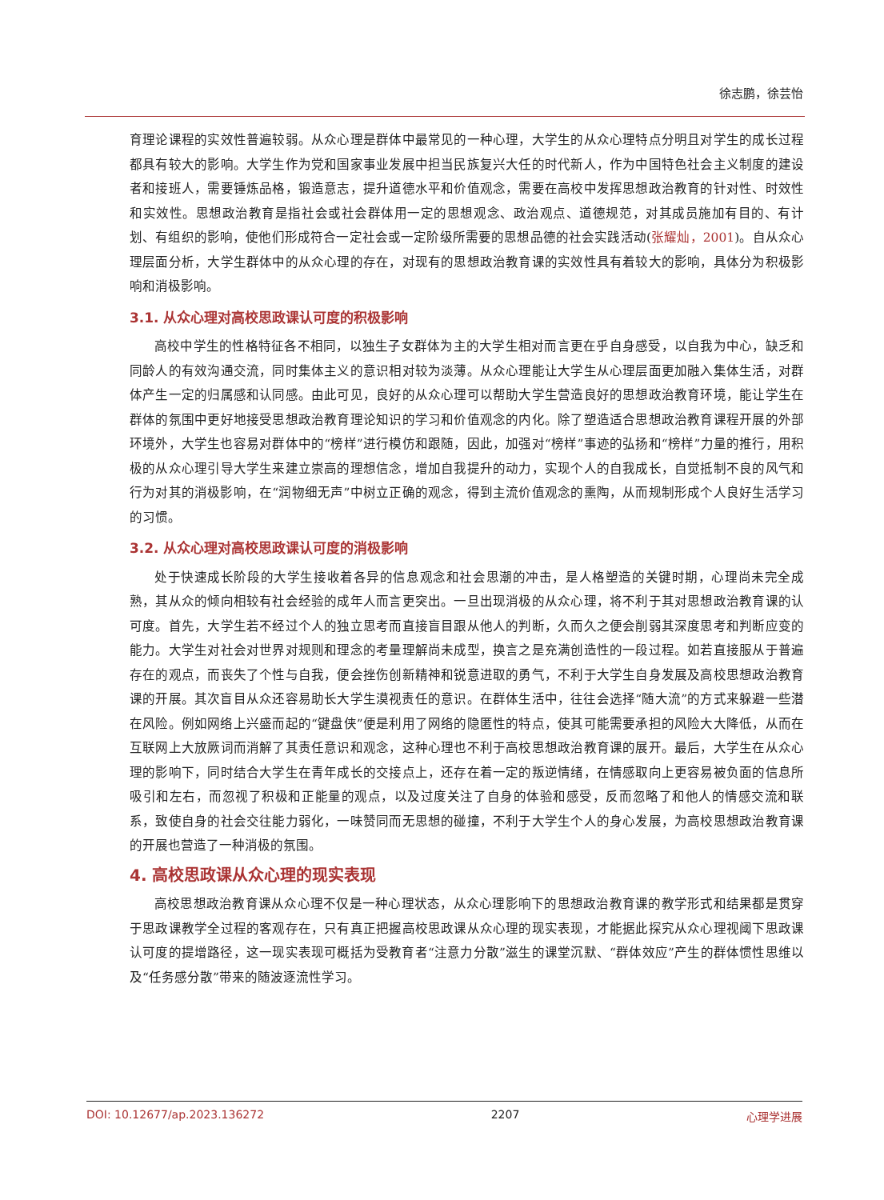徐志鹏，徐芸怡
育理论课程的实效性普遍较弱。从众心理是群体中最常见的一种心理，大学生的从众心理特点分明且对学生的成长过程都具有较大的影响。大学生作为党和国家事业发展中担当民族复兴大任的时代新人，作为中国特色社会主义制度的建设者和接班人，需要锤炼品格，锻造意志，提升道德水平和价值观念，需要在高校中发挥思想政治教育的针对性、时效性和实效性。思想政治教育是指社会或社会群体用一定的思想观念、政治观点、道德规范，对其成员施加有目的、有计划、有组织的影响，使他们形成符合一定社会或一定阶级所需要的思想品德的社会实践活动(张耀灿，2001)。自从众心理层面分析，大学生群体中的从众心理的存在，对现有的思想政治教育课的实效性具有着较大的影响，具体分为积极影响和消极影响。
3.1. 从众心理对高校思政课认可度的积极影响
高校中学生的性格特征各不相同，以独生子女群体为主的大学生相对而言更在乎自身感受，以自我为中心，缺乏和同龄人的有效沟通交流，同时集体主义的意识相对较为淡薄。从众心理能让大学生从心理层面更加融入集体生活，对群体产生一定的归属感和认同感。由此可见，良好的从众心理可以帮助大学生营造良好的思想政治教育环境，能让学生在群体的氛围中更好地接受思想政治教育理论知识的学习和价值观念的内化。除了塑造适合思想政治教育课程开展的外部环境外，大学生也容易对群体中的“榜样”进行模仿和跟随，因此，加强对“榜样”事迹的弘扬和“榜样”力量的推行，用积极的从众心理引导大学生来建立崇高的理想信念，增加自我提升的动力，实现个人的自我成长，自觉抵制不良的风气和行为对其的消极影响，在“润物细无声”中树立正确的观念，得到主流价值观念的熏陶，从而规制形成个人良好生活学习的习惯。
3.2. 从众心理对高校思政课认可度的消极影响
处于快速成长阶段的大学生接收着各异的信息观念和社会思潮的冲击，是人格塑造的关键时期，心理尚未完全成熟，其从众的倾向相较有社会经验的成年人而言更突出。一旦出现消极的从众心理，将不利于其对思想政治教育课的认可度。首先，大学生若不经过个人的独立思考而直接盲目跟从他人的判断，久而久之便会削弱其深度思考和判断应变的能力。大学生对社会对世界对规则和理念的考量理解尚未成型，换言之是充满创造性的一段过程。如若直接服从于普遍存在的观点，而丧失了个性与自我，便会挫伤创新精神和锐意进取的勇气，不利于大学生自身发展及高校思想政治教育课的开展。其次盲目从众还容易助长大学生漠视责任的意识。在群体生活中，往往会选择“随大流”的方式来躲避一些潜在风险。例如网络上兴盛而起的“键盘侠”便是利用了网络的隐匿性的特点，使其可能需要承担的风险大大降低，从而在互联网上大放厥词而消解了其责任意识和观念，这种心理也不利于高校思想政治教育课的展开。最后，大学生在从众心理的影响下，同时结合大学生在青年成长的交接点上，还存在着一定的叛逆情绪，在情感取向上更容易被负面的信息所吸引和左右，而忽视了积极和正能量的观点，以及过度关注了自身的体验和感受，反而忽略了和他人的情感交流和联系，致使自身的社会交往能力弱化，一味赞同而无思想的碰撞，不利于大学生个人的身心发展，为高校思想政治教育课的开展也营造了一种消极的氛围。
4. 高校思政课从众心理的现实表现
高校思想政治教育课从众心理不仅是一种心理状态，从众心理影响下的思想政治教育课的教学形式和结果都是贯穿于思政课教学全过程的客观存在，只有真正把握高校思政课从众心理的现实表现，才能据此探究从众心理视阈下思政课认可度的提增路径，这一现实表现可概括为受教育者“注意力分散”滋生的课堂沉默、“群体效应”产生的群体惯性思维以及“任务感分散”带来的随波逐流性学习。
DOI: 10.12677/ap.2023.136272 2207 心理学进展